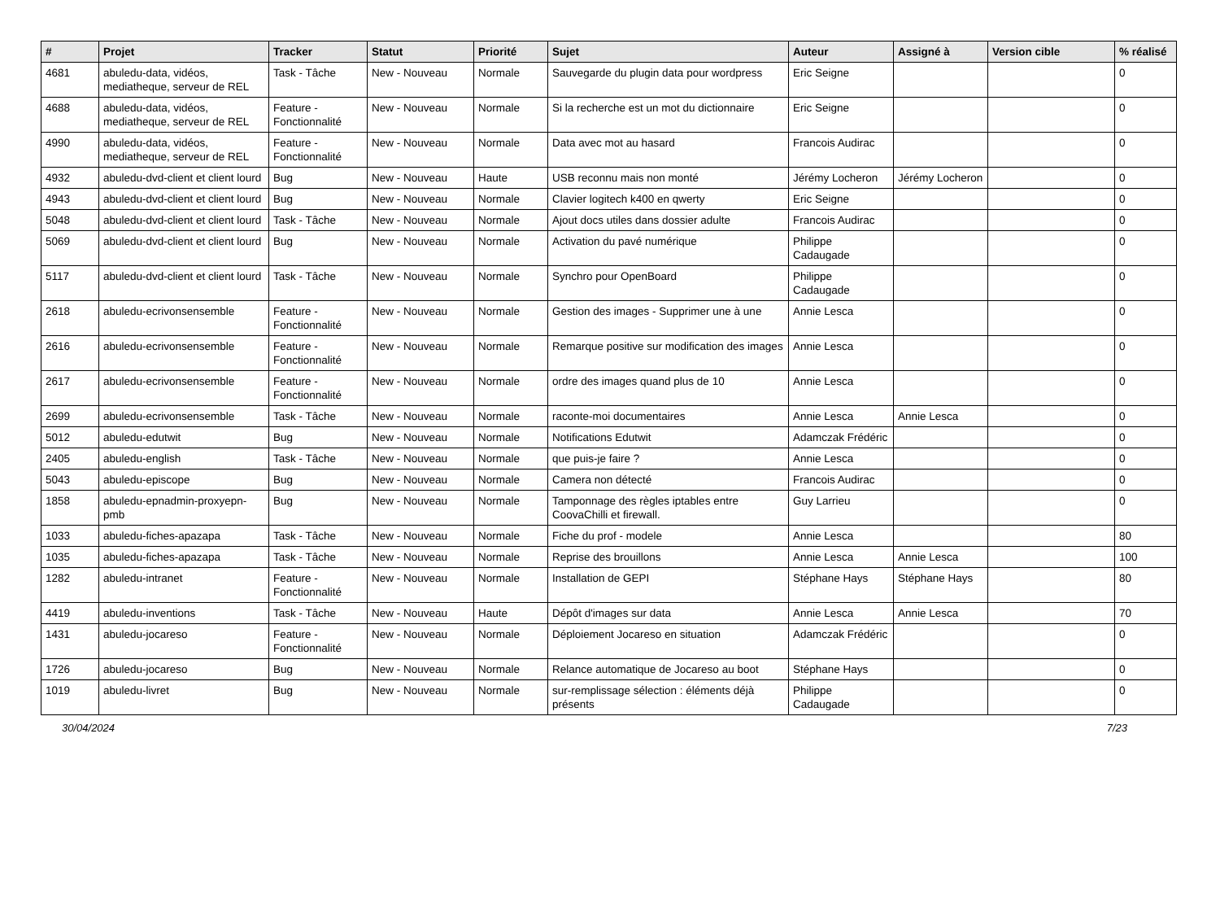| # | Projet | Tracker | Statut | Priorité | Sujet | Auteur | Assigné à | Version cible | % réalisé |
| --- | --- | --- | --- | --- | --- | --- | --- | --- | --- |
| 4681 | abuledu-data, vidéos, mediatheque, serveur de REL | Task - Tâche | New - Nouveau | Normale | Sauvegarde du plugin data pour wordpress | Eric Seigne | | | 0 |
| 4688 | abuledu-data, vidéos, mediatheque, serveur de REL | Feature - Fonctionnalité | New - Nouveau | Normale | Si la recherche est un mot du dictionnaire | Eric Seigne | | | 0 |
| 4990 | abuledu-data, vidéos, mediatheque, serveur de REL | Feature - Fonctionnalité | New - Nouveau | Normale | Data avec mot au hasard | Francois Audirac | | | 0 |
| 4932 | abuledu-dvd-client et client lourd | Bug | New - Nouveau | Haute | USB reconnu mais non monté | Jérémy Locheron | Jérémy Locheron | | 0 |
| 4943 | abuledu-dvd-client et client lourd | Bug | New - Nouveau | Normale | Clavier logitech k400 en qwerty | Eric Seigne | | | 0 |
| 5048 | abuledu-dvd-client et client lourd | Task - Tâche | New - Nouveau | Normale | Ajout docs utiles dans dossier adulte | Francois Audirac | | | 0 |
| 5069 | abuledu-dvd-client et client lourd | Bug | New - Nouveau | Normale | Activation du pavé numérique | Philippe Cadaugade | | | 0 |
| 5117 | abuledu-dvd-client et client lourd | Task - Tâche | New - Nouveau | Normale | Synchro pour OpenBoard | Philippe Cadaugade | | | 0 |
| 2618 | abuledu-ecrivonsensemble | Feature - Fonctionnalité | New - Nouveau | Normale | Gestion des images - Supprimer une à une | Annie Lesca | | | 0 |
| 2616 | abuledu-ecrivonsensemble | Feature - Fonctionnalité | New - Nouveau | Normale | Remarque positive sur modification des images | Annie Lesca | | | 0 |
| 2617 | abuledu-ecrivonsensemble | Feature - Fonctionnalité | New - Nouveau | Normale | ordre des images quand plus de 10 | Annie Lesca | | | 0 |
| 2699 | abuledu-ecrivonsensemble | Task - Tâche | New - Nouveau | Normale | raconte-moi documentaires | Annie Lesca | Annie Lesca | | 0 |
| 5012 | abuledu-edutwit | Bug | New - Nouveau | Normale | Notifications Edutwit | Adamczak Frédéric | | | 0 |
| 2405 | abuledu-english | Task - Tâche | New - Nouveau | Normale | que puis-je faire ? | Annie Lesca | | | 0 |
| 5043 | abuledu-episcope | Bug | New - Nouveau | Normale | Camera non détecté | Francois Audirac | | | 0 |
| 1858 | abuledu-epnadmin-proxyepn-pmb | Bug | New - Nouveau | Normale | Tamponnage des règles iptables entre CoovaChilli et firewall. | Guy Larrieu | | | 0 |
| 1033 | abuledu-fiches-apazapa | Task - Tâche | New - Nouveau | Normale | Fiche du prof - modele | Annie Lesca | | | 80 |
| 1035 | abuledu-fiches-apazapa | Task - Tâche | New - Nouveau | Normale | Reprise des brouillons | Annie Lesca | Annie Lesca | | 100 |
| 1282 | abuledu-intranet | Feature - Fonctionnalité | New - Nouveau | Normale | Installation de GEPI | Stéphane Hays | Stéphane Hays | | 80 |
| 4419 | abuledu-inventions | Task - Tâche | New - Nouveau | Haute | Dépôt d'images sur data | Annie Lesca | Annie Lesca | | 70 |
| 1431 | abuledu-jocareso | Feature - Fonctionnalité | New - Nouveau | Normale | Déploiement Jocareso en situation | Adamczak Frédéric | | | 0 |
| 1726 | abuledu-jocareso | Bug | New - Nouveau | Normale | Relance automatique de Jocareso au boot | Stéphane Hays | | | 0 |
| 1019 | abuledu-livret | Bug | New - Nouveau | Normale | sur-remplissage sélection : éléments déjà présents | Philippe Cadaugade | | | 0 |
30/04/2024 7/23